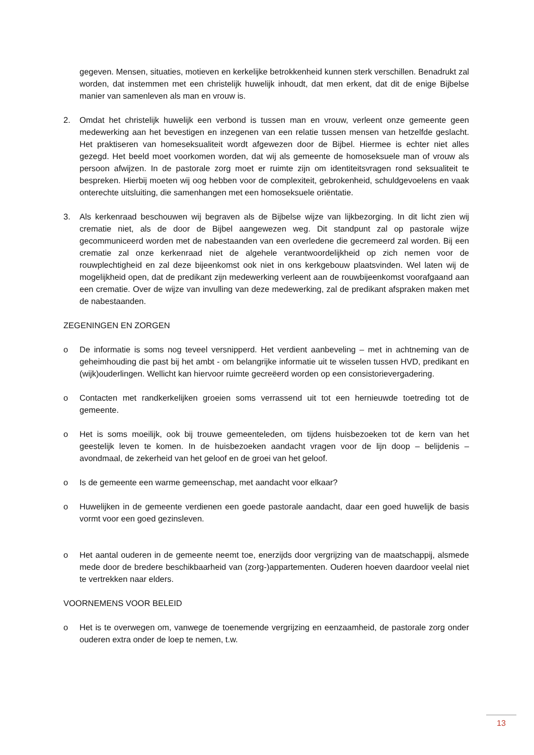gegeven. Mensen, situaties, motieven en kerkelijke betrokkenheid kunnen sterk verschillen. Benadrukt zal worden, dat instemmen met een christelijk huwelijk inhoudt, dat men erkent, dat dit de enige Bijbelse manier van samenleven als man en vrouw is.
2. Omdat het christelijk huwelijk een verbond is tussen man en vrouw, verleent onze gemeente geen medewerking aan het bevestigen en inzegenen van een relatie tussen mensen van hetzelfde geslacht. Het praktiseren van homeseksualiteit wordt afgewezen door de Bijbel. Hiermee is echter niet alles gezegd. Het beeld moet voorkomen worden, dat wij als gemeente de homoseksuele man of vrouw als persoon afwijzen. In de pastorale zorg moet er ruimte zijn om identiteitsvragen rond seksualiteit te bespreken. Hierbij moeten wij oog hebben voor de complexiteit, gebrokenheid, schuldgevoelens en vaak onterechte uitsluiting, die samenhangen met een homoseksuele oriëntatie.
3. Als kerkenraad beschouwen wij begraven als de Bijbelse wijze van lijkbezorging. In dit licht zien wij crematie niet, als de door de Bijbel aangewezen weg. Dit standpunt zal op pastorale wijze gecommuniceerd worden met de nabestaanden van een overledene die gecremeerd zal worden. Bij een crematie zal onze kerkenraad niet de algehele verantwoordelijkheid op zich nemen voor de rouwplechtigheid en zal deze bijeenkomst ook niet in ons kerkgebouw plaatsvinden. Wel laten wij de mogelijkheid open, dat de predikant zijn medewerking verleent aan de rouwbijeenkomst voorafgaand aan een crematie. Over de wijze van invulling van deze medewerking, zal de predikant afspraken maken met de nabestaanden.
ZEGENINGEN EN ZORGEN
o De informatie is soms nog teveel versnipperd. Het verdient aanbeveling – met in achtneming van de geheimhouding die past bij het ambt - om belangrijke informatie uit te wisselen tussen HVD, predikant en (wijk)ouderlingen. Wellicht kan hiervoor ruimte gecreëerd worden op een consistorievergadering.
o Contacten met randkerkelijken groeien soms verrassend uit tot een hernieuwde toetreding tot de gemeente.
o Het is soms moeilijk, ook bij trouwe gemeenteleden, om tijdens huisbezoeken tot de kern van het geestelijk leven te komen. In de huisbezoeken aandacht vragen voor de lijn doop – belijdenis – avondmaal, de zekerheid van het geloof en de groei van het geloof.
o Is de gemeente een warme gemeenschap, met aandacht voor elkaar?
o Huwelijken in de gemeente verdienen een goede pastorale aandacht, daar een goed huwelijk de basis vormt voor een goed gezinsleven.
o Het aantal ouderen in de gemeente neemt toe, enerzijds door vergrijzing van de maatschappij, alsmede mede door de bredere beschikbaarheid van (zorg-)appartementen. Ouderen hoeven daardoor veelal niet te vertrekken naar elders.
VOORNEMENS VOOR BELEID
o Het is te overwegen om, vanwege de toenemende vergrijzing en eenzaamheid, de pastorale zorg onder ouderen extra onder de loep te nemen, t.w.
13